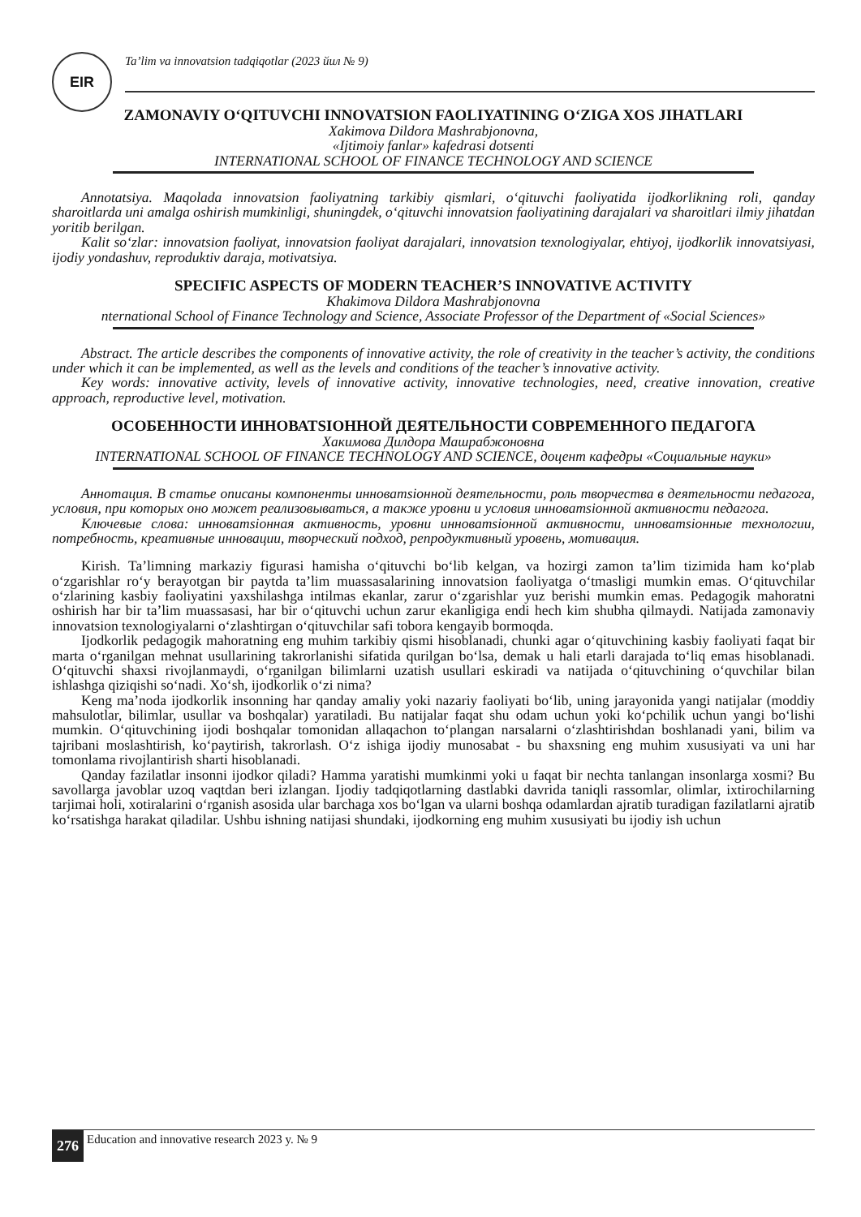EIR
Ta’lim va innovatsion tadqiqotlar (2023 йил № 9)
ZAMONAVIY O‘QITUVCHI INNOVATSION FAOLIYATINING O‘ZIGA XOS JIHATLARI
Xakimova Dildora Mashrabjonovna,
«Ijtimoiy fanlar» kafedrasi dotsenti
INTERNATIONAL SCHOOL OF FINANCE TECHNOLOGY AND SCIENCE
Annotatsiya. Maqolada innovatsion faoliyatning tarkibiy qismlari, o‘qituvchi faoliyatida ijodkorlikning roli, qanday sharoitlarda uni amalga oshirish mumkinligi, shuningdek, o‘qituvchi innovatsion faoliyatining darajalari va sharoitlari ilmiy jihatdan yoritib berilgan.
Kalit so‘zlar: innovatsion faoliyat, innovatsion faoliyat darajalari, innovatsion texnologiyalar, ehtiyoj, ijodkorlik innovatsiyasi, ijodiy yondashuv, reproduktiv daraja, motivatsiya.
SPECIFIC ASPECTS OF MODERN TEACHER’S INNOVATIVE ACTIVITY
Khakimova Dildora Mashrabjonovna
nternational School of Finance Technology and Science, Associate Professor of the Department of «Social Sciences»
Abstract. The article describes the components of innovative activity, the role of creativity in the teacher’s activity, the conditions under which it can be implemented, as well as the levels and conditions of the teacher’s innovative activity.
Key words: innovative activity, levels of innovative activity, innovative technologies, need, creative innovation, creative approach, reproductive level, motivation.
ОСОБЕННОСТИ ИННОВАТSIОННОЙ ДЕЯТЕЛЬНОСТИ СОВРЕМЕННОГО ПЕДАГОГА
Хакимова Дилдора Машрабжоновна
INTERNATIONAL SCHOOL OF FINANCE TECHNOLOGY AND SCIENCE, доцент кафедры «Социальные науки»
Аннотация. В статье описаны компоненты инноватsiонной деятельности, роль творчества в деятельности педагога, условия, при которых оно может реализовываться, а также уровни и условия инноватsiонной активности педагога.
Ключевые слова: инноватsiонная активность, уровни инноватsiонной активности, инноватsiонные технологии, потребность, креативные инновации, творческий подход, репродуктивный уровень, мотивация.
Kirish. Ta’limning markaziy figurasi hamisha o‘qituvchi bo‘lib kelgan, va hozirgi zamon ta’lim tizimida ham ko‘plab o‘zgarishlar ro‘y berayotgan bir paytda ta’lim muassasalarining innovatsion faoliyatga o‘tmasligi mumkin emas. O‘qituvchilar o‘zlarining kasbiy faoliyatini yaxshilashga intilmas ekanlar, zarur o‘zgarishlar yuz berishi mumkin emas. Pedagogik mahoratni oshirish har bir ta’lim muassasasi, har bir o‘qituvchi uchun zarur ekanligiga endi hech kim shubha qilmaydi. Natijada zamonaviy innovatsion texnologiyalarni o‘zlashtirgan o‘qituvchilar safi tobora kengayib bormoqda.
Ijodkorlik pedagogik mahoratning eng muhim tarkibiy qismi hisoblanadi, chunki agar o‘qituvchining kasbiy faoliyati faqat bir marta o‘rganilgan mehnat usullarining takrorlanishi sifatida qurilgan bo‘lsa, demak u hali etarli darajada to‘liq emas hisoblanadi. O‘qituvchi shaxsi rivojlanmaydi, o‘rganilgan bilimlarni uzatish usullari eskiradi va natijada o‘qituvchining o‘quvchilar bilan ishlashga qiziqishi so‘nadi. Xo‘sh, ijodkorlik o‘zi nima?
Keng ma’noda ijodkorlik insonning har qanday amaliy yoki nazariy faoliyati bo‘lib, uning jarayonida yangi natijalar (moddiy mahsulotlar, bilimlar, usullar va boshqalar) yaratiladi. Bu natijalar faqat shu odam uchun yoki ko‘pchilik uchun yangi bo‘lishi mumkin. O‘qituvchining ijodi boshqalar tomonidan allaqachon to‘plangan narsalarni o‘zlashtirishdan boshlanadi yani, bilim va tajribani moslashtirish, ko‘paytirish, takrorlash. O‘z ishiga ijodiy munosabat - bu shaxsning eng muhim xususiyati va uni har tomonlama rivojlantirish sharti hisoblanadi.
Qanday fazilatlar insonni ijodkor qiladi? Hamma yaratishi mumkinmi yoki u faqat bir nechta tanlangan insonlarga xosmi? Bu savollarga javoblar uzoq vaqtdan beri izlangan. Ijodiy tadqiqotlarning dastlabki davrida taniqli rassomlar, olimlar, ixtirochilarning tarjimai holi, xotiralarini o‘rganish asosida ular barchaga xos bo‘lgan va ularni boshqa odamlardan ajratib turadigan fazilatlarni ajratib ko‘rsatishga harakat qiladilar. Ushbu ishning natijasi shundaki, ijodkorning eng muhim xususiyati bu ijodiy ish uchun
276
Education and innovative research 2023 y. № 9